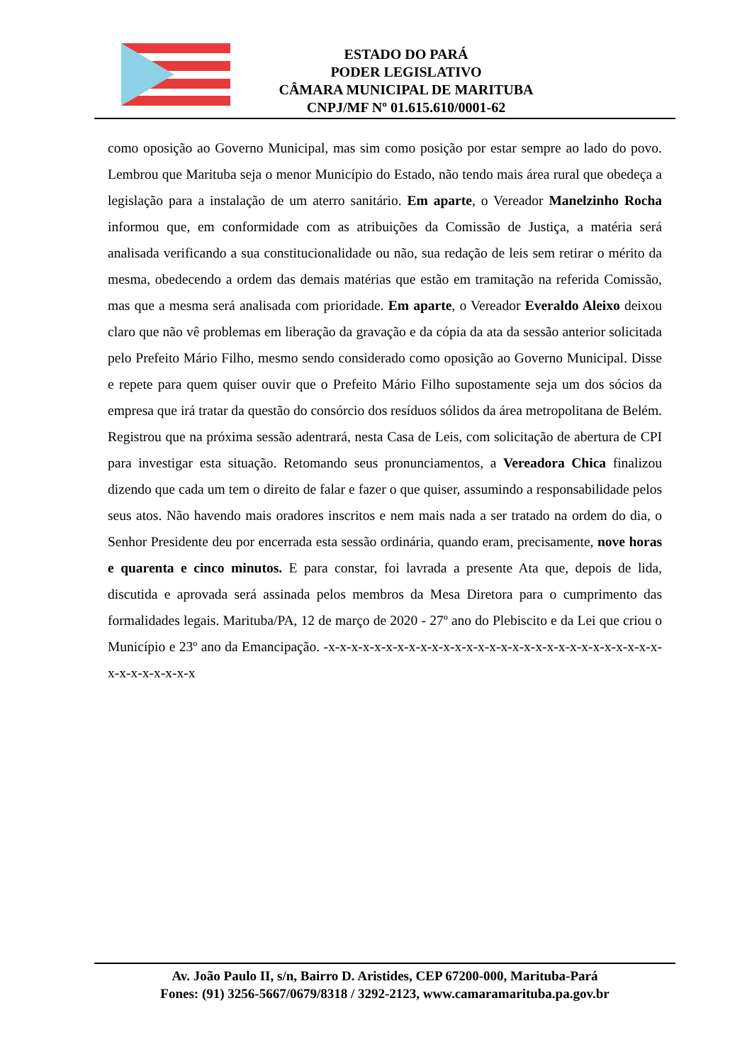ESTADO DO PARÁ
PODER LEGISLATIVO
CÂMARA MUNICIPAL DE MARITUBA
CNPJ/MF Nº 01.615.610/0001-62
como oposição ao Governo Municipal, mas sim como posição por estar sempre ao lado do povo. Lembrou que Marituba seja o menor Município do Estado, não tendo mais área rural que obedeça a legislação para a instalação de um aterro sanitário. Em aparte, o Vereador Manelzinho Rocha informou que, em conformidade com as atribuições da Comissão de Justiça, a matéria será analisada verificando a sua constitucionalidade ou não, sua redação de leis sem retirar o mérito da mesma, obedecendo a ordem das demais matérias que estão em tramitação na referida Comissão, mas que a mesma será analisada com prioridade. Em aparte, o Vereador Everaldo Aleixo deixou claro que não vê problemas em liberação da gravação e da cópia da ata da sessão anterior solicitada pelo Prefeito Mário Filho, mesmo sendo considerado como oposição ao Governo Municipal. Disse e repete para quem quiser ouvir que o Prefeito Mário Filho supostamente seja um dos sócios da empresa que irá tratar da questão do consórcio dos resíduos sólidos da área metropolitana de Belém. Registrou que na próxima sessão adentrará, nesta Casa de Leis, com solicitação de abertura de CPI para investigar esta situação. Retomando seus pronunciamentos, a Vereadora Chica finalizou dizendo que cada um tem o direito de falar e fazer o que quiser, assumindo a responsabilidade pelos seus atos. Não havendo mais oradores inscritos e nem mais nada a ser tratado na ordem do dia, o Senhor Presidente deu por encerrada esta sessão ordinária, quando eram, precisamente, nove horas e quarenta e cinco minutos. E para constar, foi lavrada a presente Ata que, depois de lida, discutida e aprovada será assinada pelos membros da Mesa Diretora para o cumprimento das formalidades legais. Marituba/PA, 12 de março de 2020 - 27º ano do Plebiscito e da Lei que criou o Município e 23º ano da Emancipação. -x-x-x-x-x-x-x-x-x-x-x-x-x-x-x-x-x-x-x-x-x-x-x-x-x-x-x-x-x-x-x-x-x-x-x-x-x
Av. João Paulo II, s/n, Bairro D. Aristides, CEP 67200-000, Marituba-Pará
Fones: (91) 3256-5667/0679/8318 / 3292-2123, www.camaramarituba.pa.gov.br